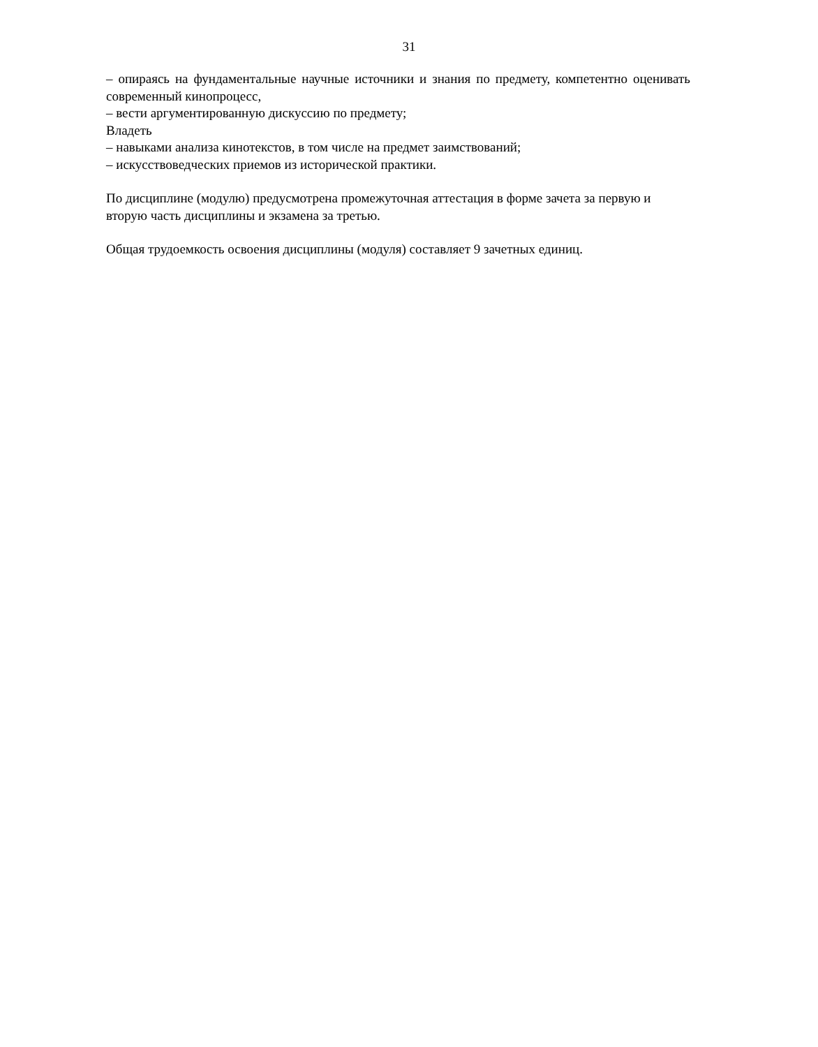31
– опираясь на фундаментальные научные источники и знания по предмету, компетентно оценивать современный кинопроцесс,
– вести аргументированную дискуссию по предмету;
Владеть
– навыками анализа кинотекстов, в том числе на предмет заимствований;
– искусствоведческих приемов из исторической практики.
По дисциплине (модулю) предусмотрена промежуточная аттестация в форме зачета за первую и вторую часть дисциплины и экзамена за третью.
Общая трудоемкость освоения дисциплины (модуля) составляет 9 зачетных единиц.